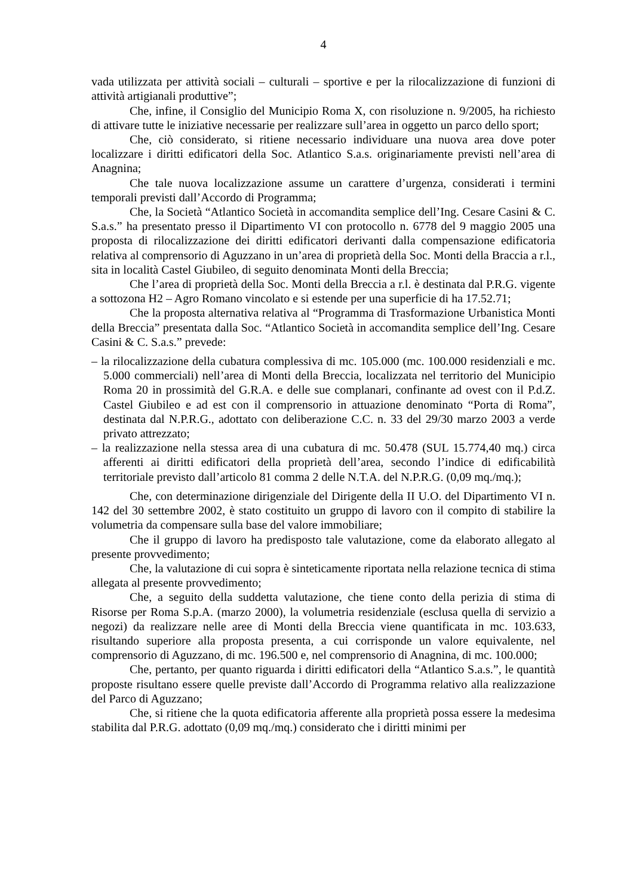4
vada utilizzata per attività sociali – culturali – sportive e per la rilocalizzazione di funzioni di attività artigianali produttive”;
Che, infine, il Consiglio del Municipio Roma X, con risoluzione n. 9/2005, ha richiesto di attivare tutte le iniziative necessarie per realizzare sull’area in oggetto un parco dello sport;
Che, ciò considerato, si ritiene necessario individuare una nuova area dove poter localizzare i diritti edificatori della Soc. Atlantico S.a.s. originariamente previsti nell’area di Anagnina;
Che tale nuova localizzazione assume un carattere d’urgenza, considerati i termini temporali previsti dall’Accordo di Programma;
Che, la Società “Atlantico Società in accomandita semplice dell’Ing. Cesare Casini & C. S.a.s.” ha presentato presso il Dipartimento VI con protocollo n. 6778 del 9 maggio 2005 una proposta di rilocalizzazione dei diritti edificatori derivanti dalla compensazione edificatoria relativa al comprensorio di Aguzzano in un’area di proprietà della Soc. Monti della Braccia a r.l., sita in località Castel Giubileo, di seguito denominata Monti della Breccia;
Che l’area di proprietà della Soc. Monti della Breccia a r.l. è destinata dal P.R.G. vigente a sottozona H2 – Agro Romano vincolato e si estende per una superficie di ha 17.52.71;
Che la proposta alternativa relativa al “Programma di Trasformazione Urbanistica Monti della Breccia” presentata dalla Soc. “Atlantico Società in accomandita semplice dell’Ing. Cesare Casini & C. S.a.s.” prevede:
– la rilocalizzazione della cubatura complessiva di mc. 105.000 (mc. 100.000 residenziali e mc. 5.000 commerciali) nell’area di Monti della Breccia, localizzata nel territorio del Municipio Roma 20 in prossimità del G.R.A. e delle sue complanari, confinante ad ovest con il P.d.Z. Castel Giubileo e ad est con il comprensorio in attuazione denominato “Porta di Roma”, destinata dal N.P.R.G., adottato con deliberazione C.C. n. 33 del 29/30 marzo 2003 a verde privato attrezzato;
– la realizzazione nella stessa area di una cubatura di mc. 50.478 (SUL 15.774,40 mq.) circa afferenti ai diritti edificatori della proprietà dell’area, secondo l’indice di edificabilità territoriale previsto dall’articolo 81 comma 2 delle N.T.A. del N.P.R.G. (0,09 mq./mq.);
Che, con determinazione dirigenziale del Dirigente della II U.O. del Dipartimento VI n. 142 del 30 settembre 2002, è stato costituito un gruppo di lavoro con il compito di stabilire la volumetria da compensare sulla base del valore immobiliare;
Che il gruppo di lavoro ha predisposto tale valutazione, come da elaborato allegato al presente provvedimento;
Che, la valutazione di cui sopra è sinteticamente riportata nella relazione tecnica di stima allegata al presente provvedimento;
Che, a seguito della suddetta valutazione, che tiene conto della perizia di stima di Risorse per Roma S.p.A. (marzo 2000), la volumetria residenziale (esclusa quella di servizio a negozi) da realizzare nelle aree di Monti della Breccia viene quantificata in mc. 103.633, risultando superiore alla proposta presenta, a cui corrisponde un valore equivalente, nel comprensorio di Aguzzano, di mc. 196.500 e, nel comprensorio di Anagnina, di mc. 100.000;
Che, pertanto, per quanto riguarda i diritti edificatori della “Atlantico S.a.s.”, le quantità proposte risultano essere quelle previste dall’Accordo di Programma relativo alla realizzazione del Parco di Aguzzano;
Che, si ritiene che la quota edificatoria afferente alla proprietà possa essere la medesima stabilita dal P.R.G. adottato (0,09 mq./mq.) considerato che i diritti minimi per